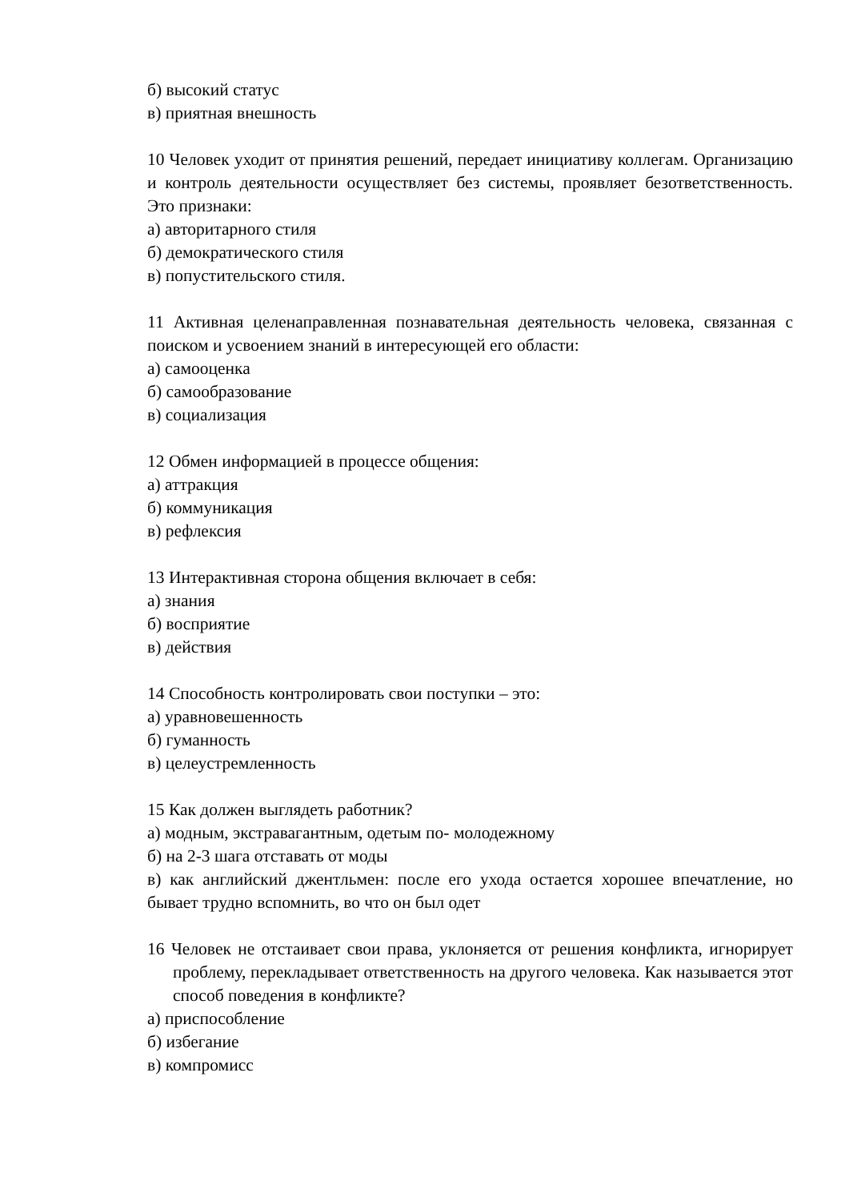б) высокий статус
в) приятная внешность
10 Человек уходит от принятия решений, передает инициативу коллегам. Организацию и контроль деятельности осуществляет без системы, проявляет безответственность. Это признаки:
а) авторитарного стиля
б) демократического стиля
в) попустительского стиля.
11 Активная целенаправленная познавательная деятельность человека, связанная с поиском и усвоением знаний в интересующей его области:
а) самооценка
б) самообразование
в) социализация
12 Обмен информацией в процессе общения:
а) аттракция
б) коммуникация
в) рефлексия
13 Интерактивная сторона общения включает в себя:
а) знания
б) восприятие
в) действия
14 Способность контролировать свои поступки – это:
а) уравновешенность
б) гуманность
в) целеустремленность
15 Как должен выглядеть работник?
а) модным, экстравагантным, одетым по- молодежному
б) на 2-3 шага отставать от моды
в) как английский джентльмен: после его ухода остается хорошее впечатление, но бывает трудно вспомнить, во что он был одет
16 Человек не отстаивает свои права, уклоняется от решения конфликта, игнорирует проблему, перекладывает ответственность на другого человека. Как называется этот способ поведения в конфликте?
а) приспособление
б) избегание
в) компромисс